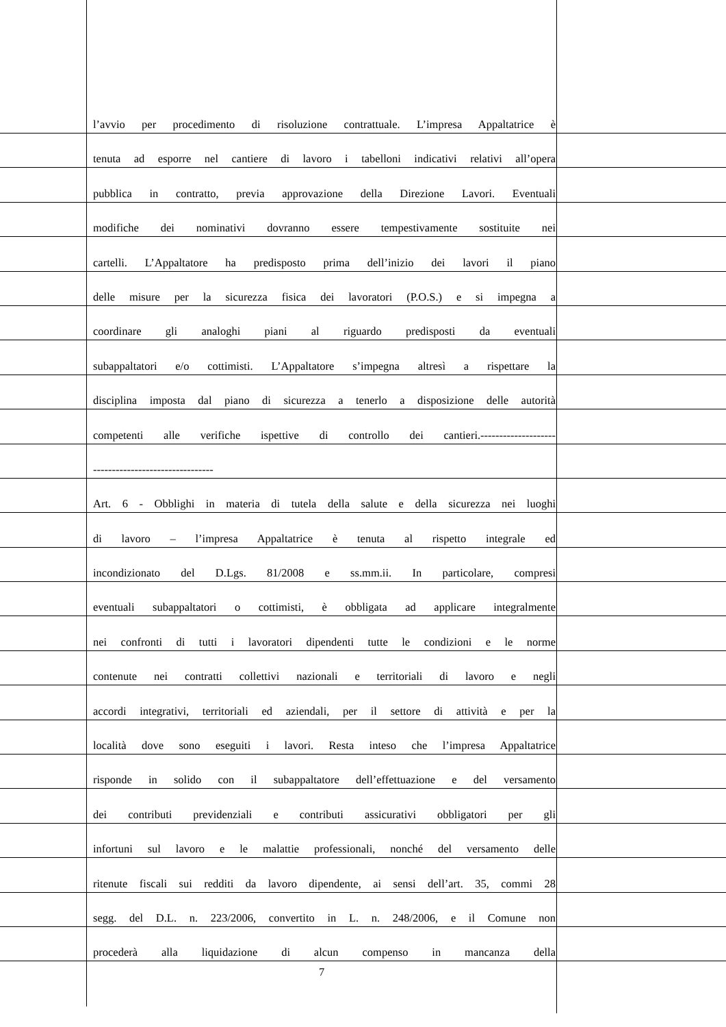l’avvio per procedimento di risoluzione contrattuale. L’impresa Appaltatrice è
tenuta ad esporre nel cantiere di lavoro i tabelloni indicativi relativi all’opera
pubblica in contratto, previa approvazione della Direzione Lavori. Eventuali
modifiche dei nominativi dovranno essere tempestivamente sostituite nei
cartelli. L’Appaltatore ha predisposto prima dell’inizio dei lavori il piano
delle misure per la sicurezza fisica dei lavoratori (P.O.S.) e si impegna a
coordinare gli analoghi piani al riguardo predisposti da eventuali
subappaltatori e/o cottimisti. L’Appaltatore s’impegna altresì a rispettare la
disciplina imposta dal piano di sicurezza a tenerlo a disposizione delle autorità
competenti alle verifiche ispettive di controllo dei cantieri.--------------------
--------------------------------
Art. 6 - Obblighi in materia di tutela della salute e della sicurezza nei luoghi
di lavoro – l’impresa Appaltatrice è tenuta al rispetto integrale ed
incondizionato del D.Lgs. 81/2008 e ss.mm.ii. In particolare, compresi
eventuali subappaltatori o cottimisti, è obbligata ad applicare integralmente
nei confronti di tutti i lavoratori dipendenti tutte le condizioni e le norme
contenute nei contratti collettivi nazionali e territoriali di lavoro e negli
accordi integrativi, territoriali ed aziendali, per il settore di attività e per la
località dove sono eseguiti i lavori. Resta inteso che l’impresa Appaltatrice
risponde in solido con il subappaltatore dell’effettuazione e del versamento
dei contributi previdenziali e contributi assicurativi obbligatori per gli
infortuni sul lavoro e le malattie professionali, nonché del versamento delle
ritenute fiscali sui redditi da lavoro dipendente, ai sensi dell’art. 35, commi 28
segg. del D.L. n. 223/2006, convertito in L. n. 248/2006, e il Comune non
procederà alla liquidazione di alcun compenso in mancanza della
7